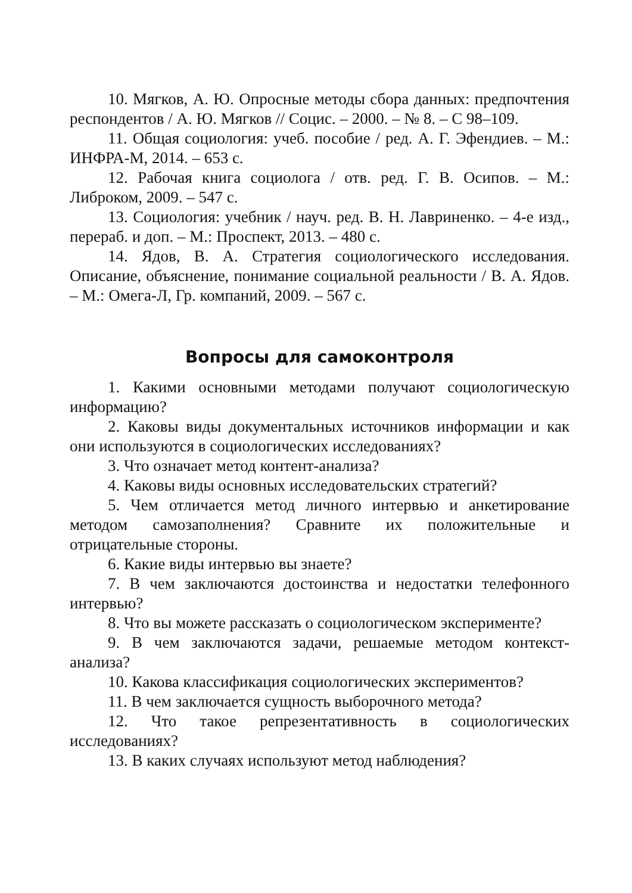10. Мягков, А. Ю. Опросные методы сбора данных: предпочтения респондентов / А. Ю. Мягков // Социс. – 2000. – № 8. – С 98–109.
11. Общая социология: учеб. пособие / ред. А. Г. Эфендиев. – М.: ИНФРА-М, 2014. – 653 с.
12. Рабочая книга социолога / отв. ред. Г. В. Осипов. – М.: Либроком, 2009. – 547 с.
13. Социология: учебник / науч. ред. В. Н. Лавриненко. – 4-е изд., перераб. и доп. – М.: Проспект, 2013. – 480 с.
14. Ядов, В. А. Стратегия социологического исследования. Описание, объяснение, понимание социальной реальности / В. А. Ядов. – М.: Омега-Л, Гр. компаний, 2009. – 567 с.
Вопросы для самоконтроля
1. Какими основными методами получают социологическую информацию?
2. Каковы виды документальных источников информации и как они используются в социологических исследованиях?
3. Что означает метод контент-анализа?
4. Каковы виды основных исследовательских стратегий?
5. Чем отличается метод личного интервью и анкетирование методом самозаполнения? Сравните их положительные и отрицательные стороны.
6. Какие виды интервью вы знаете?
7. В чем заключаются достоинства и недостатки телефонного интервью?
8. Что вы можете рассказать о социологическом эксперименте?
9. В чем заключаются задачи, решаемые методом контекст-анализа?
10. Какова классификация социологических экспериментов?
11. В чем заключается сущность выборочного метода?
12. Что такое репрезентативность в социологических исследованиях?
13. В каких случаях используют метод наблюдения?